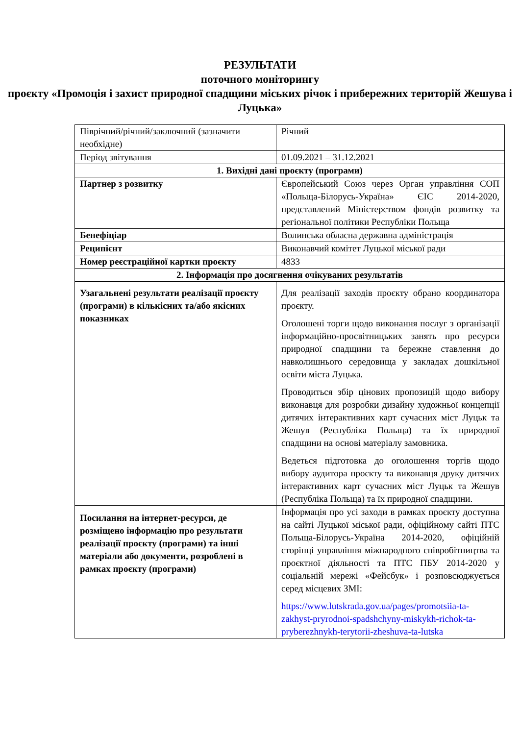РЕЗУЛЬТАТИ
поточного моніторингу
проєкту «Промоція і захист природної спадщини міських річок і прибережних територій Жешува і Луцька»
| Піврічний/річний/заключний (зазначити необхідне) | Річний |
| Період звітування | 01.09.2021 – 31.12.2021 |
| 1. Вихідні дані проєкту (програми) | |
| Партнер з розвитку | Європейський Союз через Орган управління СОП «Польща-Білорусь-Україна» ЄІС 2014-2020, представлений Міністерством фондів розвитку та регіональної політики Республіки Польща |
| Бенефіціар | Волинська обласна державна адміністрація |
| Реципієнт | Виконавчий комітет Луцької міської ради |
| Номер реєстраційної картки проєкту | 4833 |
| 2. Інформація про досягнення очікуваних результатів | |
| Узагальнені результати реалізації проєкту (програми) в кількісних та/або якісних показниках | Для реалізації заходів проєкту обрано координатора проєкту. Оголошені торги щодо виконання послуг з організації інформаційно-просвітницьких занять про ресурси природної спадщини та бережне ставлення до навколишнього середовища у закладах дошкільної освіти міста Луцька. Проводиться збір цінових пропозицій щодо вибору виконавця для розробки дизайну художньої концепції дитячих інтерактивних карт сучасних міст Луцьк та Жешув (Республіка Польща) та їх природної спадщини на основі матеріалу замовника. Ведеться підготовка до оголошення торгів щодо вибору аудитора проєкту та виконавця друку дитячих інтерактивних карт сучасних міст Луцьк та Жешув (Республіка Польща) та їх природної спадщини. |
| Посилання на інтернет-ресурси, де розміщено інформацію про результати реалізації проєкту (програми) та інші матеріали або документи, розроблені в рамках проєкту (програми) | Інформація про усі заходи в рамках проєкту доступна на сайті Луцької міської ради, офіційному сайті ПТС Польща-Білорусь-Україна 2014-2020, офіційній сторінці управління міжнародного співробітництва та проєктної діяльності та ПТС ПБУ 2014-2020 у соціальній мережі «Фейсбук» і розповсюджується серед місцевих ЗМІ: https://www.lutskrada.gov.ua/pages/promotsiia-ta-zakhyst-pryrodnoi-spadshchyny-miskykh-richok-ta-pryberezhnykh-terytorii-zheshuva-ta-lutska |